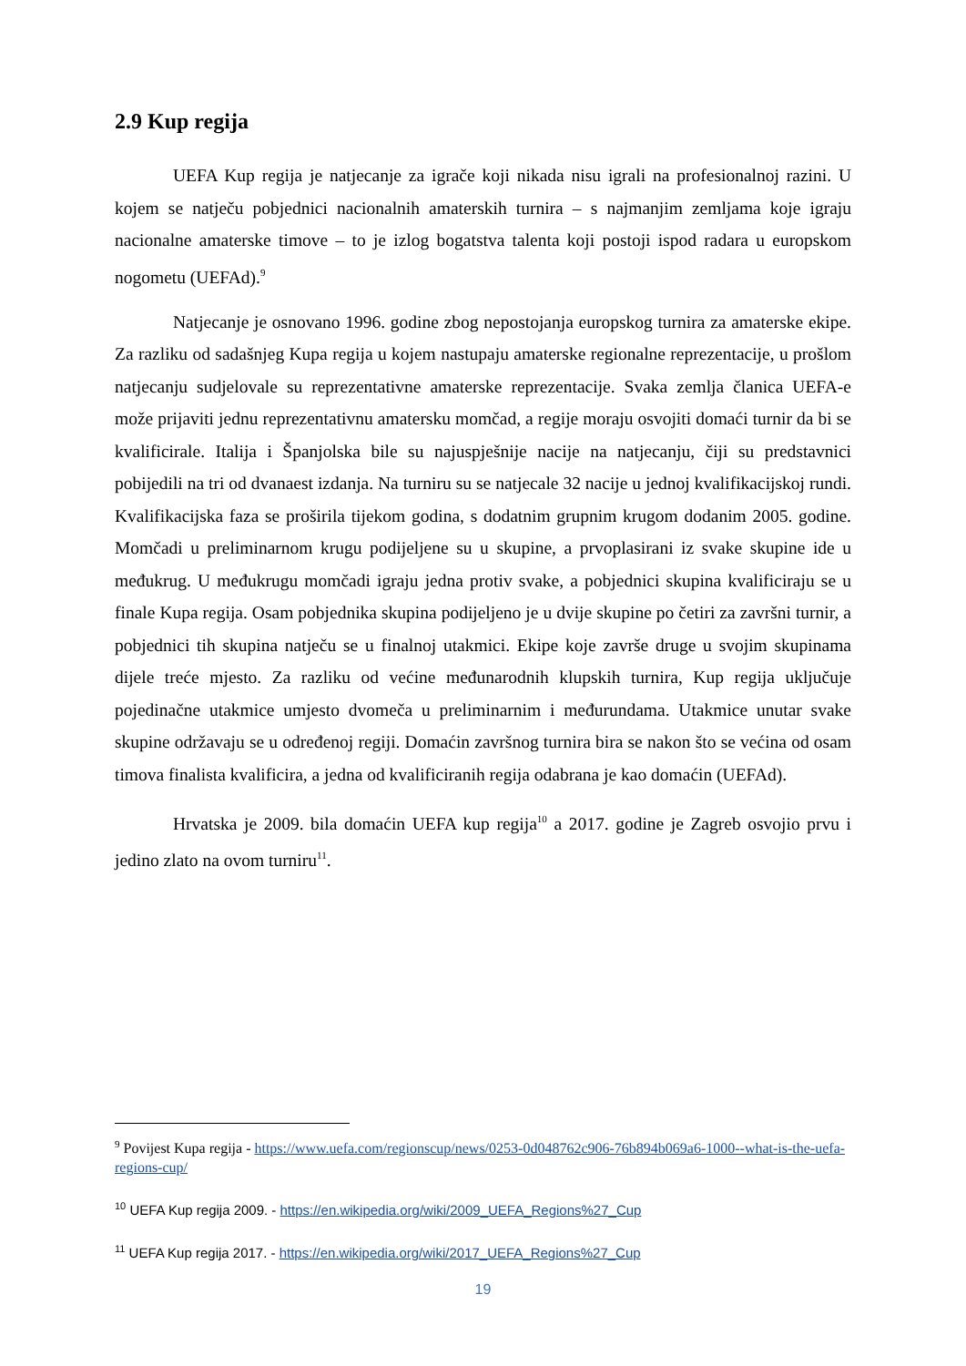2.9 Kup regija
UEFA Kup regija je natjecanje za igrače koji nikada nisu igrali na profesionalnoj razini. U kojem se natječu pobjednici nacionalnih amaterskih turnira – s najmanjim zemljama koje igraju nacionalne amaterske timove – to je izlog bogatstva talenta koji postoji ispod radara u europskom nogometu (UEFAd).<sup>9</sup>
Natjecanje je osnovano 1996. godine zbog nepostojanja europskog turnira za amaterske ekipe. Za razliku od sadašnjeg Kupa regija u kojem nastupaju amaterske regionalne reprezentacije, u prošlom natjecanju sudjelovale su reprezentativne amaterske reprezentacije. Svaka zemlja članica UEFA-e može prijaviti jednu reprezentativnu amatersku momčad, a regije moraju osvojiti domaći turnir da bi se kvalificirale. Italija i Španjolska bile su najuspješnije nacije na natjecanju, čiji su predstavnici pobijedili na tri od dvanaest izdanja. Na turniru su se natjecale 32 nacije u jednoj kvalifikacijskoj rundi. Kvalifikacijska faza se proširila tijekom godina, s dodatnim grupnim krugom dodanim 2005. godine. Momčadi u preliminarnom krugu podijeljene su u skupine, a prvoplasirani iz svake skupine ide u međukrug. U međukrugu momčadi igraju jedna protiv svake, a pobjednici skupina kvalificiraju se u finale Kupa regija. Osam pobjednika skupina podijeljeno je u dvije skupine po četiri za završni turnir, a pobjednici tih skupina natječu se u finalnoj utakmici. Ekipe koje završe druge u svojim skupinama dijele treće mjesto. Za razliku od većine međunarodnih klupskih turnira, Kup regija uključuje pojedinačne utakmice umjesto dvomeča u preliminarnim i međurundama. Utakmice unutar svake skupine održavaju se u određenoj regiji. Domaćin završnog turnira bira se nakon što se većina od osam timova finalista kvalificira, a jedna od kvalificiranih regija odabrana je kao domaćin (UEFAd).
Hrvatska je 2009. bila domaćin UEFA kup regija<sup>10</sup> a 2017. godine je Zagreb osvojio prvu i jedino zlato na ovom turniru<sup>11</sup>.
<sup>9</sup> Povijest Kupa regija - https://www.uefa.com/regionscup/news/0253-0d048762c906-76b894b069a6-1000--what-is-the-uefa-regions-cup/
<sup>10</sup> UEFA Kup regija 2009. - https://en.wikipedia.org/wiki/2009_UEFA_Regions%27_Cup
<sup>11</sup> UEFA Kup regija 2017. - https://en.wikipedia.org/wiki/2017_UEFA_Regions%27_Cup
19